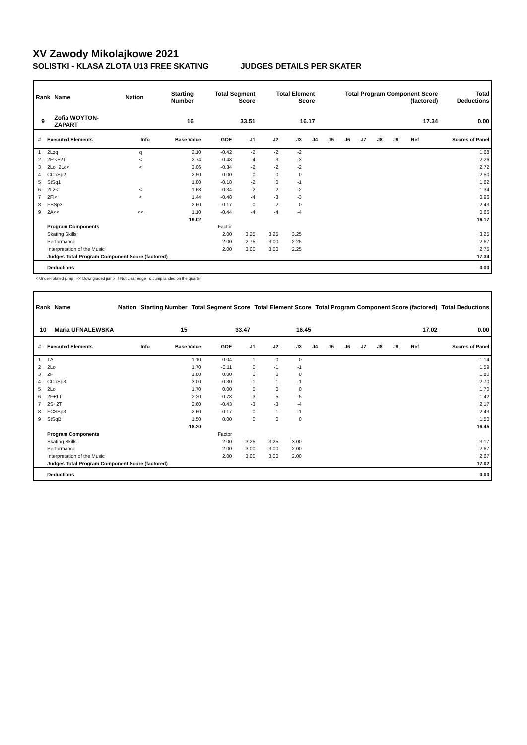XV Zawody Mikolajkowe 2021
SOLISTKI - KLASA ZLOTA U13 FREE SKATING JUDGES DETAILS PER SKATER
| Rank | Name | Nation | Starting Number | Total Segment Score | Total Element Score | Total Program Component Score (factored) | Total Deductions |
| --- | --- | --- | --- | --- | --- | --- | --- |
| 9 | Zofia WOYTON-ZAPART | | 16 | 33.51 | 16.17 | 17.34 | 0.00 |
| # | Executed Elements | Info | Base Value | GOE | J1 | J2 | J3 | J4 | J5 | J6 | J7 | J8 | J9 | Ref | Scores of Panel |
| --- | --- | --- | --- | --- | --- | --- | --- | --- | --- | --- | --- | --- | --- | --- | --- |
| 1 | 2Lzq | q | 2.10 | -0.42 | -2 | -2 | -2 | | | | | | | | 1.68 |
| 2 | 2F!<+2T | < | 2.74 | -0.48 | -4 | -3 | -3 | | | | | | | | 2.26 |
| 3 | 2Lo+2Lo< | < | 3.06 | -0.34 | -2 | -2 | -2 | | | | | | | | 2.72 |
| 4 | CCoSp2 | | 2.50 | 0.00 | 0 | 0 | 0 | | | | | | | | 2.50 |
| 5 | StSq1 | | 1.80 | -0.18 | -2 | 0 | -1 | | | | | | | | 1.62 |
| 6 | 2Lz< | < | 1.68 | -0.34 | -2 | -2 | -2 | | | | | | | | 1.34 |
| 7 | 2F!< | < | 1.44 | -0.48 | -4 | -3 | -3 | | | | | | | | 0.96 |
| 8 | FSSp3 | | 2.60 | -0.17 | 0 | -2 | 0 | | | | | | | | 2.43 |
| 9 | 2A<< | << | 1.10 | -0.44 | -4 | -4 | -4 | | | | | | | | 0.66 |
| | | | 19.02 | | | | | | | | | | | | 16.17 |
| | Program Components | | | Factor | | | | | | | | | | | |
| | Skating Skills | | | 2.00 | 3.25 | 3.25 | 3.25 | | | | | | | | 3.25 |
| | Performance | | | 2.00 | 2.75 | 3.00 | 2.25 | | | | | | | | 2.67 |
| | Interpretation of the Music | | | 2.00 | 3.00 | 3.00 | 2.25 | | | | | | | | 2.75 |
| | Judges Total Program Component Score (factored) | | | | | | | | | | | | | | 17.34 |
| | Deductions | | | | | | | | | | | | | | 0.00 |
< Under-rotated jump << Downgraded jump ! Not clear edge q Jump landed on the quarter
| Rank | Name | Nation | Starting Number | Total Segment Score | Total Element Score | Total Program Component Score (factored) | Total Deductions |
| --- | --- | --- | --- | --- | --- | --- | --- |
| 10 | Maria UFNALEWSKA | | 15 | 33.47 | 16.45 | 17.02 | 0.00 |
| # | Executed Elements | Info | Base Value | GOE | J1 | J2 | J3 | J4 | J5 | J6 | J7 | J8 | J9 | Ref | Scores of Panel |
| --- | --- | --- | --- | --- | --- | --- | --- | --- | --- | --- | --- | --- | --- | --- | --- |
| 1 | 1A | | 1.10 | 0.04 | 1 | 0 | 0 | | | | | | | | 1.14 |
| 2 | 2Lo | | 1.70 | -0.11 | 0 | -1 | -1 | | | | | | | | 1.59 |
| 3 | 2F | | 1.80 | 0.00 | 0 | 0 | 0 | | | | | | | | 1.80 |
| 4 | CCoSp3 | | 3.00 | -0.30 | -1 | -1 | -1 | | | | | | | | 2.70 |
| 5 | 2Lo | | 1.70 | 0.00 | 0 | 0 | 0 | | | | | | | | 1.70 |
| 6 | 2F+1T | | 2.20 | -0.78 | -3 | -5 | -5 | | | | | | | | 1.42 |
| 7 | 2S+2T | | 2.60 | -0.43 | -3 | -3 | -4 | | | | | | | | 2.17 |
| 8 | FCSSp3 | | 2.60 | -0.17 | 0 | -1 | -1 | | | | | | | | 2.43 |
| 9 | StSqB | | 1.50 | 0.00 | 0 | 0 | 0 | | | | | | | | 1.50 |
| | | | 18.20 | | | | | | | | | | | | 16.45 |
| | Program Components | | | Factor | | | | | | | | | | | |
| | Skating Skills | | | 2.00 | 3.25 | 3.25 | 3.00 | | | | | | | | 3.17 |
| | Performance | | | 2.00 | 3.00 | 3.00 | 2.00 | | | | | | | | 2.67 |
| | Interpretation of the Music | | | 2.00 | 3.00 | 3.00 | 2.00 | | | | | | | | 2.67 |
| | Judges Total Program Component Score (factored) | | | | | | | | | | | | | | 17.02 |
| | Deductions | | | | | | | | | | | | | | 0.00 |